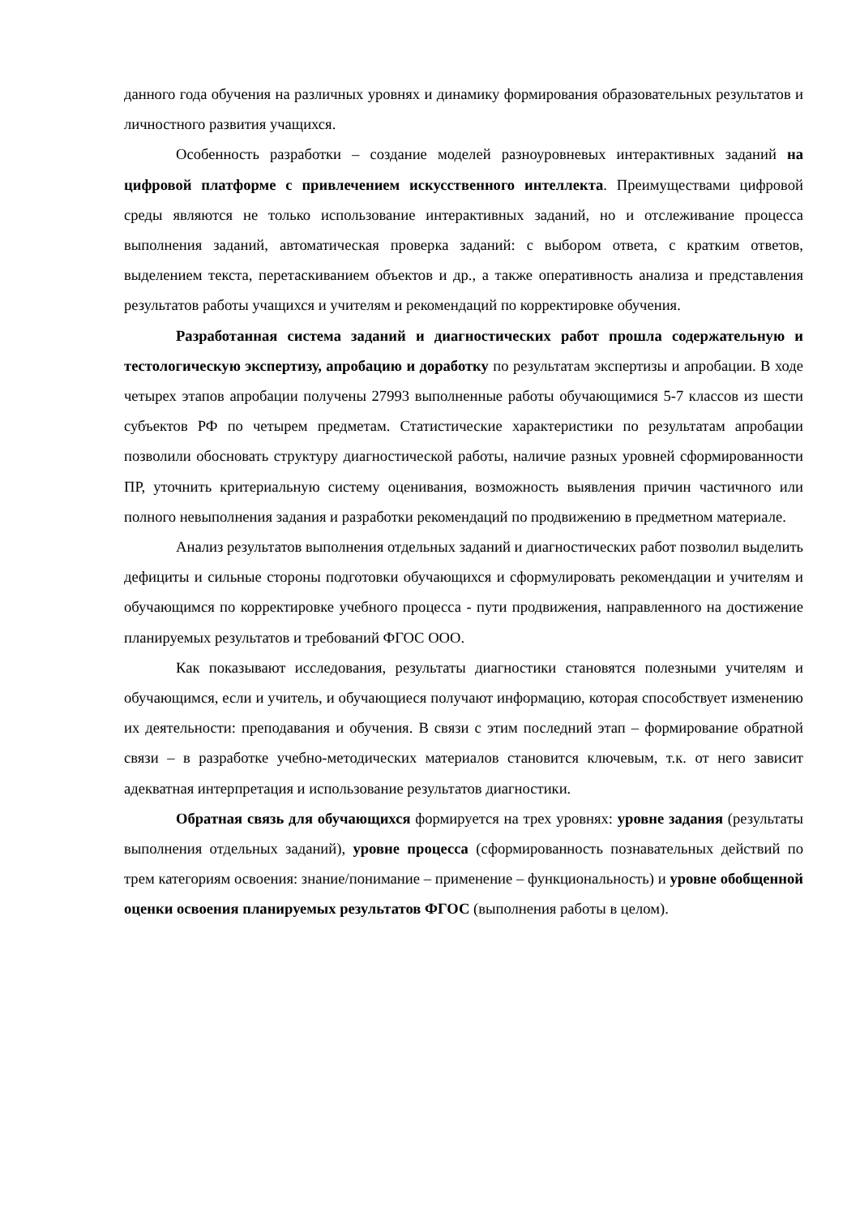данного года обучения на различных уровнях и динамику формирования образовательных результатов и личностного развития учащихся.
Особенность разработки – создание моделей разноуровневых интерактивных заданий на цифровой платформе с привлечением искусственного интеллекта. Преимуществами цифровой среды являются не только использование интерактивных заданий, но и отслеживание процесса выполнения заданий, автоматическая проверка заданий: с выбором ответа, с кратким ответов, выделением текста, перетаскиванием объектов и др., а также оперативность анализа и представления результатов работы учащихся и учителям и рекомендаций по корректировке обучения.
Разработанная система заданий и диагностических работ прошла содержательную и тестологическую экспертизу, апробацию и доработку по результатам экспертизы и апробации. В ходе четырех этапов апробации получены 27993 выполненные работы обучающимися 5-7 классов из шести субъектов РФ по четырем предметам. Статистические характеристики по результатам апробации позволили обосновать структуру диагностической работы, наличие разных уровней сформированности ПР, уточнить критериальную систему оценивания, возможность выявления причин частичного или полного невыполнения задания и разработки рекомендаций по продвижению в предметном материале.
Анализ результатов выполнения отдельных заданий и диагностических работ позволил выделить дефициты и сильные стороны подготовки обучающихся и сформулировать рекомендации и учителям и обучающимся по корректировке учебного процесса - пути продвижения, направленного на достижение планируемых результатов и требований ФГОС ООО.
Как показывают исследования, результаты диагностики становятся полезными учителям и обучающимся, если и учитель, и обучающиеся получают информацию, которая способствует изменению их деятельности: преподавания и обучения. В связи с этим последний этап – формирование обратной связи – в разработке учебно-методических материалов становится ключевым, т.к. от него зависит адекватная интерпретация и использование результатов диагностики.
Обратная связь для обучающихся формируется на трех уровнях: уровне задания (результаты выполнения отдельных заданий), уровне процесса (сформированность познавательных действий по трем категориям освоения: знание/понимание – применение – функциональность) и уровне обобщенной оценки освоения планируемых результатов ФГОС (выполнения работы в целом).